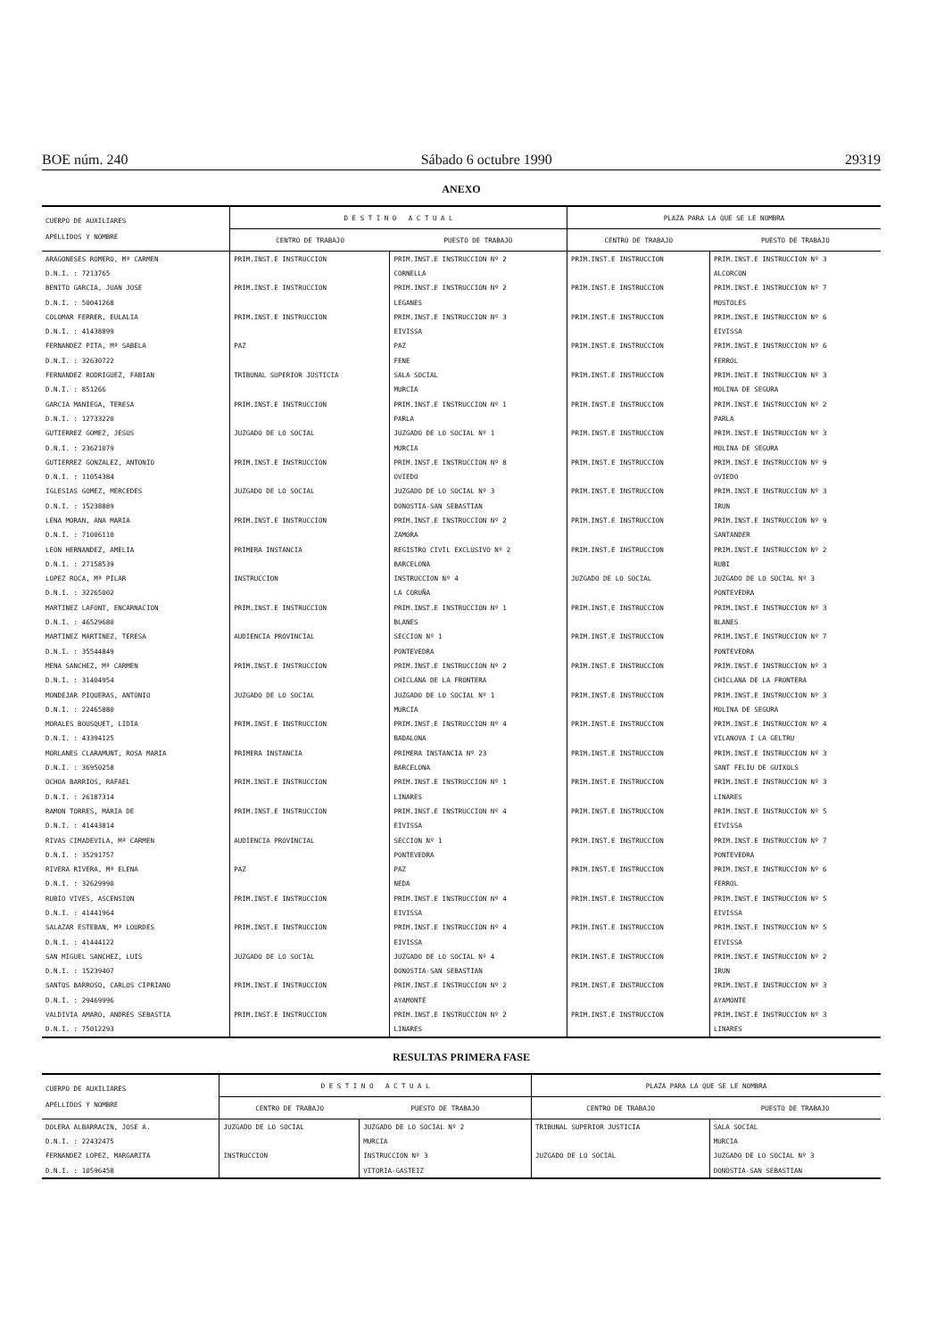BOE núm. 240 Sábado 6 octubre 1990 29319
ANEXO
| CUERPO DE AUXILIARES APELLIDOS Y NOMBRE | D E S T I N O A C T U A L | | PLAZA PARA LA QUE SE LE NOMBRA | |
| --- | --- | --- | --- | --- |
| | CENTRO DE TRABAJO | PUESTO DE TRABAJO | CENTRO DE TRABAJO | PUESTO DE TRABAJO |
| ARAGONESES ROMERO, Mª CARMEN | PRIM.INST.E INSTRUCCION | PRIM.INST.E INSTRUCCION Nº 2 | PRIM.INST.E INSTRUCCION | PRIM.INST.E INSTRUCCION Nº 3 |
| D.N.I. : 7213765 | | CORNELLA | | ALCORCON |
| BENITO GARCIA, JUAN JOSE | PRIM.INST.E INSTRUCCION | PRIM.INST.E INSTRUCCION Nº 2 | PRIM.INST.E INSTRUCCION | PRIM.INST.E INSTRUCCION Nº 7 |
| D.N.I. : 50041268 | | LEGANES | | MOSTOLES |
| COLOMAR FERRER, EULALIA | PRIM.INST.E INSTRUCCION | PRIM.INST.E INSTRUCCION Nº 3 | PRIM.INST.E INSTRUCCION | PRIM.INST.E INSTRUCCION Nº 6 |
| D.N.I. : 41438899 | | EIVISSA | | EIVISSA |
| FERNANDEZ PITA, Mª SABELA | PAZ | PAZ | PRIM.INST.E INSTRUCCION | PRIM.INST.E INSTRUCCION Nº 6 |
| D.N.I. : 32630722 | | FENE | | FERROL |
| FERNANDEZ RODRIGUEZ, FABIAN | TRIBUNAL SUPERIOR JUSTICIA | SALA SOCIAL | PRIM.INST.E INSTRUCCION | PRIM.INST.E INSTRUCCION Nº 3 |
| D.N.I. : 851266 | | MURCIA | | MOLINA DE SEGURA |
| GARCIA MANIEGA, TERESA | PRIM.INST.E INSTRUCCION | PRIM.INST.E INSTRUCCION Nº 1 | PRIM.INST.E INSTRUCCION | PRIM.INST.E INSTRUCCION Nº 2 |
| D.N.I. : 12733220 | | PARLA | | PARLA |
| GUTIERREZ GOMEZ, JESUS | JUZGADO DE LO SOCIAL | JUZGADO DE LO SOCIAL Nº 1 | PRIM.INST.E INSTRUCCION | PRIM.INST.E INSTRUCCION Nº 3 |
| D.N.I. : 23621079 | | MURCIA | | MOLINA DE SEGURA |
| GUTIERREZ GONZALEZ, ANTONIO | PRIM.INST.E INSTRUCCION | PRIM.INST.E INSTRUCCION Nº 8 | PRIM.INST.E INSTRUCCION | PRIM.INST.E INSTRUCCION Nº 9 |
| D.N.I. : 11054384 | | OVIEDO | | OVIEDO |
| IGLESIAS GOMEZ, MERCEDES | JUZGADO DE LO SOCIAL | JUZGADO DE LO SOCIAL Nº 3 | PRIM.INST.E INSTRUCCION | PRIM.INST.E INSTRUCCION Nº 3 |
| D.N.I. : 15238889 | | DONOSTIA-SAN SEBASTIAN | | IRUN |
| LENA MORAN, ANA MARIA | PRIM.INST.E INSTRUCCION | PRIM.INST.E INSTRUCCION Nº 2 | PRIM.INST.E INSTRUCCION | PRIM.INST.E INSTRUCCION Nº 9 |
| D.N.I. : 71006110 | | ZAMORA | | SANTANDER |
| LEON HERNANDEZ, AMELIA | PRIMERA INSTANCIA | REGISTRO CIVIL EXCLUSIVO Nº 2 | PRIM.INST.E INSTRUCCION | PRIM.INST.E INSTRUCCION Nº 2 |
| D.N.I. : 27158539 | | BARCELONA | | RUBI |
| LOPEZ ROCA, Mª PILAR | INSTRUCCION | INSTRUCCION Nº 4 | JUZGADO DE LO SOCIAL | JUZGADO DE LO SOCIAL Nº 3 |
| D.N.I. : 32265002 | | LA CORUÑA | | PONTEVEDRA |
| MARTINEZ LAFONT, ENCARNACION | PRIM.INST.E INSTRUCCION | PRIM.INST.E INSTRUCCION Nº 1 | PRIM.INST.E INSTRUCCION | PRIM.INST.E INSTRUCCION Nº 3 |
| D.N.I. : 46529680 | | BLANES | | BLANES |
| MARTINEZ MARTINEZ, TERESA | AUDIENCIA PROVINCIAL | SECCION Nº 1 | PRIM.INST.E INSTRUCCION | PRIM.INST.E INSTRUCCION Nº 7 |
| D.N.I. : 35544849 | | PONTEVEDRA | | PONTEVEDRA |
| MENA SANCHEZ, Mª CARMEN | PRIM.INST.E INSTRUCCION | PRIM.INST.E INSTRUCCION Nº 2 | PRIM.INST.E INSTRUCCION | PRIM.INST.E INSTRUCCION Nº 3 |
| D.N.I. : 31404954 | | CHICLANA DE LA FRONTERA | | CHICLANA DE LA FRONTERA |
| MONDEJAR PIQUERAS, ANTONIO | JUZGADO DE LO SOCIAL | JUZGADO DE LO SOCIAL Nº 1 | PRIM.INST.E INSTRUCCION | PRIM.INST.E INSTRUCCION Nº 3 |
| D.N.I. : 22465880 | | MURCIA | | MOLINA DE SEGURA |
| MORALES BOUSQUET, LIDIA | PRIM.INST.E INSTRUCCION | PRIM.INST.E INSTRUCCION Nº 4 | PRIM.INST.E INSTRUCCION | PRIM.INST.E INSTRUCCION Nº 4 |
| D.N.I. : 43394125 | | BADALONA | | VILANOVA I LA GELTRU |
| MORLANES CLARAMUNT, ROSA MARIA | PRIMERA INSTANCIA | PRIMERA INSTANCIA Nº 23 | PRIM.INST.E INSTRUCCION | PRIM.INST.E INSTRUCCION Nº 3 |
| D.N.I. : 36950258 | | BARCELONA | | SANT FELIU DE GUIXOLS |
| OCHOA BARRIOS, RAFAEL | PRIM.INST.E INSTRUCCION | PRIM.INST.E INSTRUCCION Nº 1 | PRIM.INST.E INSTRUCCION | PRIM.INST.E INSTRUCCION Nº 3 |
| D.N.I. : 26187314 | | LINARES | | LINARES |
| RAMON TORRES, MARIA DE | PRIM.INST.E INSTRUCCION | PRIM.INST.E INSTRUCCION Nº 4 | PRIM.INST.E INSTRUCCION | PRIM.INST.E INSTRUCCION Nº 5 |
| D.N.I. : 41443814 | | EIVISSA | | EIVISSA |
| RIVAS CIMADEVILA, Mª CARMEN | AUDIENCIA PROVINCIAL | SECCION Nº 1 | PRIM.INST.E INSTRUCCION | PRIM.INST.E INSTRUCCION Nº 7 |
| D.N.I. : 35291757 | | PONTEVEDRA | | PONTEVEDRA |
| RIVERA RIVERA, Mª ELENA | PAZ | PAZ | PRIM.INST.E INSTRUCCION | PRIM.INST.E INSTRUCCION Nº 6 |
| D.N.I. : 32629990 | | NEDA | | FERROL |
| RUBIO VIVES, ASCENSION | PRIM.INST.E INSTRUCCION | PRIM.INST.E INSTRUCCION Nº 4 | PRIM.INST.E INSTRUCCION | PRIM.INST.E INSTRUCCION Nº 5 |
| D.N.I. : 41441964 | | EIVISSA | | EIVISSA |
| SALAZAR ESTEBAN, Mª LOURDES | PRIM.INST.E INSTRUCCION | PRIM.INST.E INSTRUCCION Nº 4 | PRIM.INST.E INSTRUCCION | PRIM.INST.E INSTRUCCION Nº 5 |
| D.N.I. : 41444122 | | EIVISSA | | EIVISSA |
| SAN MIGUEL SANCHEZ, LUIS | JUZGADO DE LO SOCIAL | JUZGADO DE LO SOCIAL Nº 4 | PRIM.INST.E INSTRUCCION | PRIM.INST.E INSTRUCCION Nº 2 |
| D.N.I. : 15239407 | | DONOSTIA-SAN SEBASTIAN | | IRUN |
| SANTOS BARROSO, CARLOS CIPRIANO | PRIM.INST.E INSTRUCCION | PRIM.INST.E INSTRUCCION Nº 2 | PRIM.INST.E INSTRUCCION | PRIM.INST.E INSTRUCCION Nº 3 |
| D.N.I. : 29469996 | | AYAMONTE | | AYAMONTE |
| VALDIVIA AMARO, ANDRES SEBASTIA | PRIM.INST.E INSTRUCCION | PRIM.INST.E INSTRUCCION Nº 2 | PRIM.INST.E INSTRUCCION | PRIM.INST.E INSTRUCCION Nº 3 |
| D.N.I. : 75012293 | | LINARES | | LINARES |
RESULTAS PRIMERA FASE
| CUERPO DE AUXILIARES APELLIDOS Y NOMBRE | D E S T I N O A C T U A L | | PLAZA PARA LA QUE SE LE NOMBRA | |
| --- | --- | --- | --- | --- |
| | CENTRO DE TRABAJO | PUESTO DE TRABAJO | CENTRO DE TRABAJO | PUESTO DE TRABAJO |
| DOLERA ALBARRACIN, JOSE A. | JUZGADO DE LO SOCIAL | JUZGADO DE LO SOCIAL Nº 2 | TRIBUNAL SUPERIOR JUSTICIA | SALA SOCIAL |
| D.N.I. : 22432475 | | MURCIA | | MURCIA |
| FERNANDEZ LOPEZ, MARGARITA | INSTRUCCION | INSTRUCCION Nº 3 | JUZGADO DE LO SOCIAL | JUZGADO DE LO SOCIAL Nº 3 |
| D.N.I. : 10596458 | | VITORIA-GASTEIZ | | DONOSTIA-SAN SEBASTIAN |